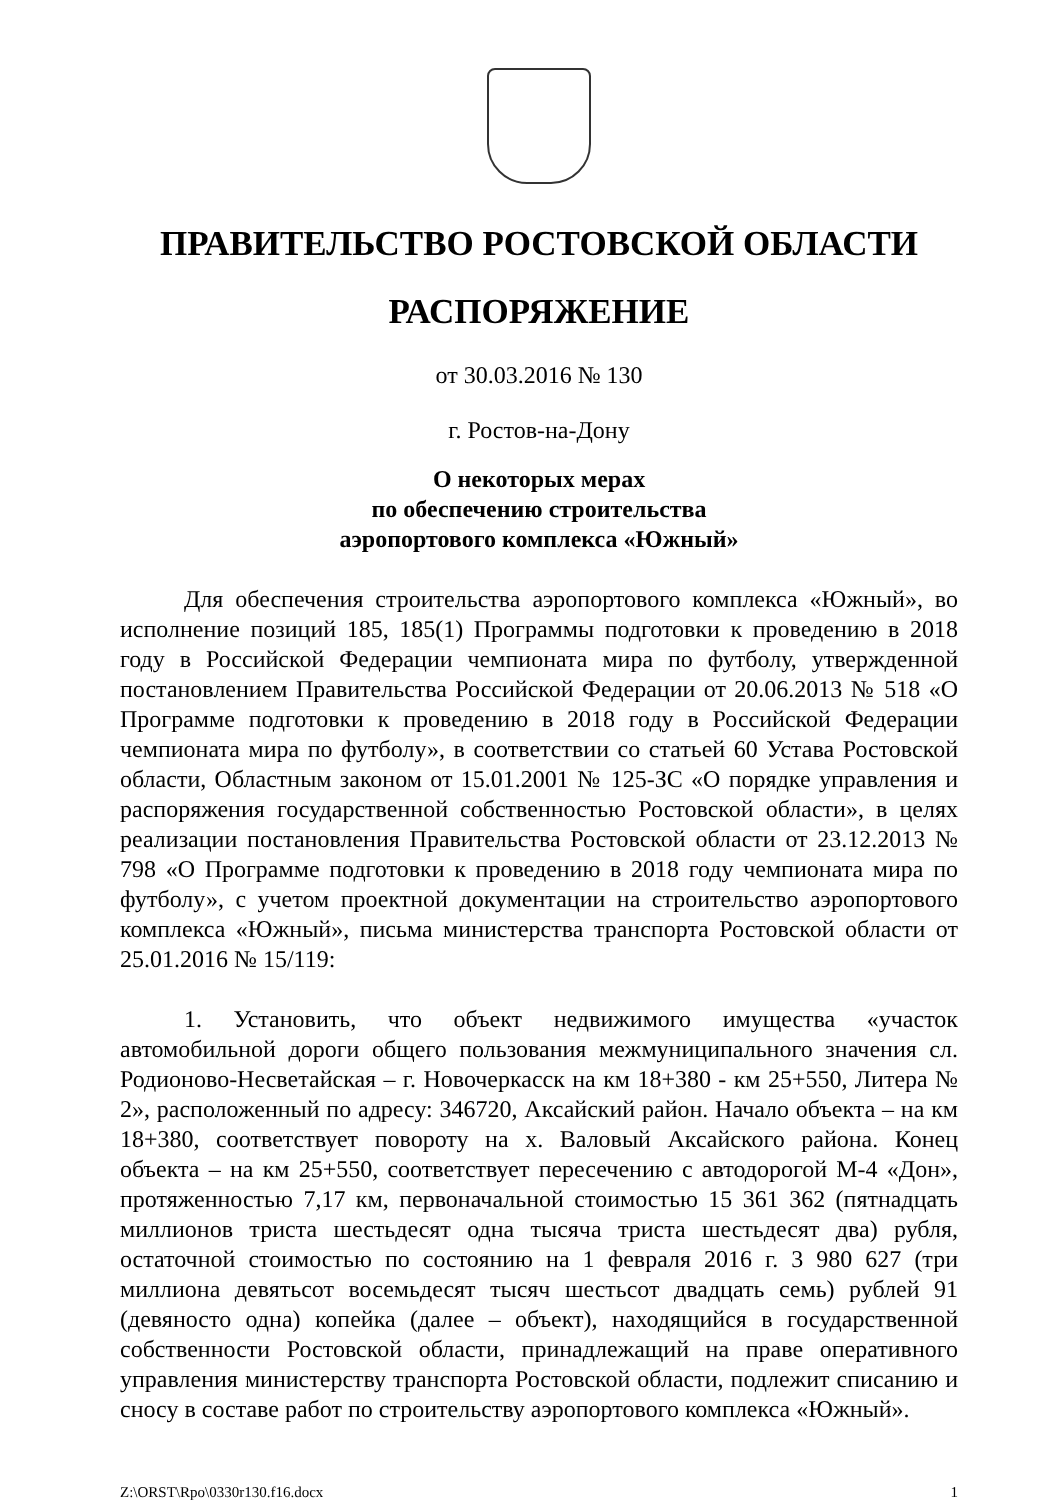ПРАВИТЕЛЬСТВО РОСТОВСКОЙ ОБЛАСТИ
РАСПОРЯЖЕНИЕ
от 30.03.2016 № 130
г. Ростов-на-Дону
О некоторых мерах
по обеспечению строительства
аэропортового комплекса «Южный»
Для обеспечения строительства аэропортового комплекса «Южный», во исполнение позиций 185, 185(1) Программы подготовки к проведению в 2018 году в Российской Федерации чемпионата мира по футболу, утвержденной постановлением Правительства Российской Федерации от 20.06.2013 № 518 «О Программе подготовки к проведению в 2018 году в Российской Федерации чемпионата мира по футболу», в соответствии со статьей 60 Устава Ростовской области, Областным законом от 15.01.2001 № 125-ЗС «О порядке управления и распоряжения государственной собственностью Ростовской области», в целях реализации постановления Правительства Ростовской области от 23.12.2013 № 798 «О Программе подготовки к проведению в 2018 году чемпионата мира по футболу», с учетом проектной документации на строительство аэропортового комплекса «Южный», письма министерства транспорта Ростовской области от 25.01.2016 № 15/119:
1. Установить, что объект недвижимого имущества «участок автомобильной дороги общего пользования межмуниципального значения сл. Родионово-Несветайская – г. Новочеркасск на км 18+380 - км 25+550, Литера № 2», расположенный по адресу: 346720, Аксайский район. Начало объекта – на км 18+380, соответствует повороту на х. Валовый Аксайского района. Конец объекта – на км 25+550, соответствует пересечению с автодорогой М-4 «Дон», протяженностью 7,17 км, первоначальной стоимостью 15 361 362 (пятнадцать миллионов триста шестьдесят одна тысяча триста шестьдесят два) рубля, остаточной стоимостью по состоянию на 1 февраля 2016 г. 3 980 627 (три миллиона девятьсот восемьдесят тысяч шестьсот двадцать семь) рублей 91 (девяносто одна) копейка (далее – объект), находящийся в государственной собственности Ростовской области, принадлежащий на праве оперативного управления министерству транспорта Ростовской области, подлежит списанию и сносу в составе работ по строительству аэропортового комплекса «Южный».
Z:\ORST\Rpo\0330r130.f16.docx 1